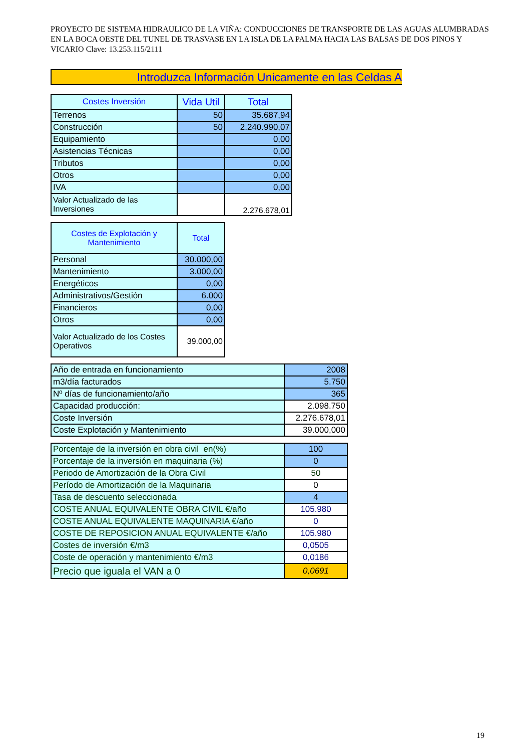PROYECTO DE SISTEMA HIDRAULICO DE LA VIÑA: CONDUCCIONES DE TRANSPORTE DE LAS AGUAS ALUMBRADAS EN LA BOCA OESTE DEL TUNEL DE TRASVASE EN LA ISLA DE LA PALMA HACIA LAS BALSAS DE DOS PINOS Y VICARIO Clave: 13.253.115/2111
Introduzca Información Unicamente en las Celdas A
| Costes Inversión | Vida Util | Total |
| --- | --- | --- |
| Terrenos | 50 | 35.687,94 |
| Construcción | 50 | 2.240.990,07 |
| Equipamiento | | 0,00 |
| Asistencias Técnicas | | 0,00 |
| Tributos | | 0,00 |
| Otros | | 0,00 |
| IVA | | 0,00 |
| Valor Actualizado de las Inversiones | | 2.276.678,01 |
| Costes de Explotación y Mantenimiento | Total |
| --- | --- |
| Personal | 30.000,00 |
| Mantenimiento | 3.000,00 |
| Energéticos | 0,00 |
| Administrativos/Gestión | 6.000 |
| Financieros | 0,00 |
| Otros | 0,00 |
| Valor Actualizado de los Costes Operativos | 39.000,00 |
| Año de entrada en funcionamiento | 2008 |
| m3/día facturados | 5.750 |
| Nº días de funcionamiento/año | 365 |
| Capacidad producción: | 2.098.750 |
| Coste Inversión | 2.276.678,01 |
| Coste Explotación y Mantenimiento | 39.000,000 |
| Porcentaje de la inversión en obra civil en(%) | 100 |
| Porcentaje de la inversión en maquinaria (%) | 0 |
| Periodo de Amortización de la Obra Civil | 50 |
| Período de Amortización de la Maquinaria | 0 |
| Tasa de descuento seleccionada | 4 |
| COSTE ANUAL EQUIVALENTE OBRA CIVIL €/año | 105.980 |
| COSTE ANUAL EQUIVALENTE MAQUINARIA €/año | 0 |
| COSTE DE REPOSICION ANUAL EQUIVALENTE €/año | 105.980 |
| Costes de inversión €/m3 | 0,0505 |
| Coste de operación y mantenimiento €/m3 | 0,0186 |
| Precio que iguala el VAN a 0 | 0,0691 |
19